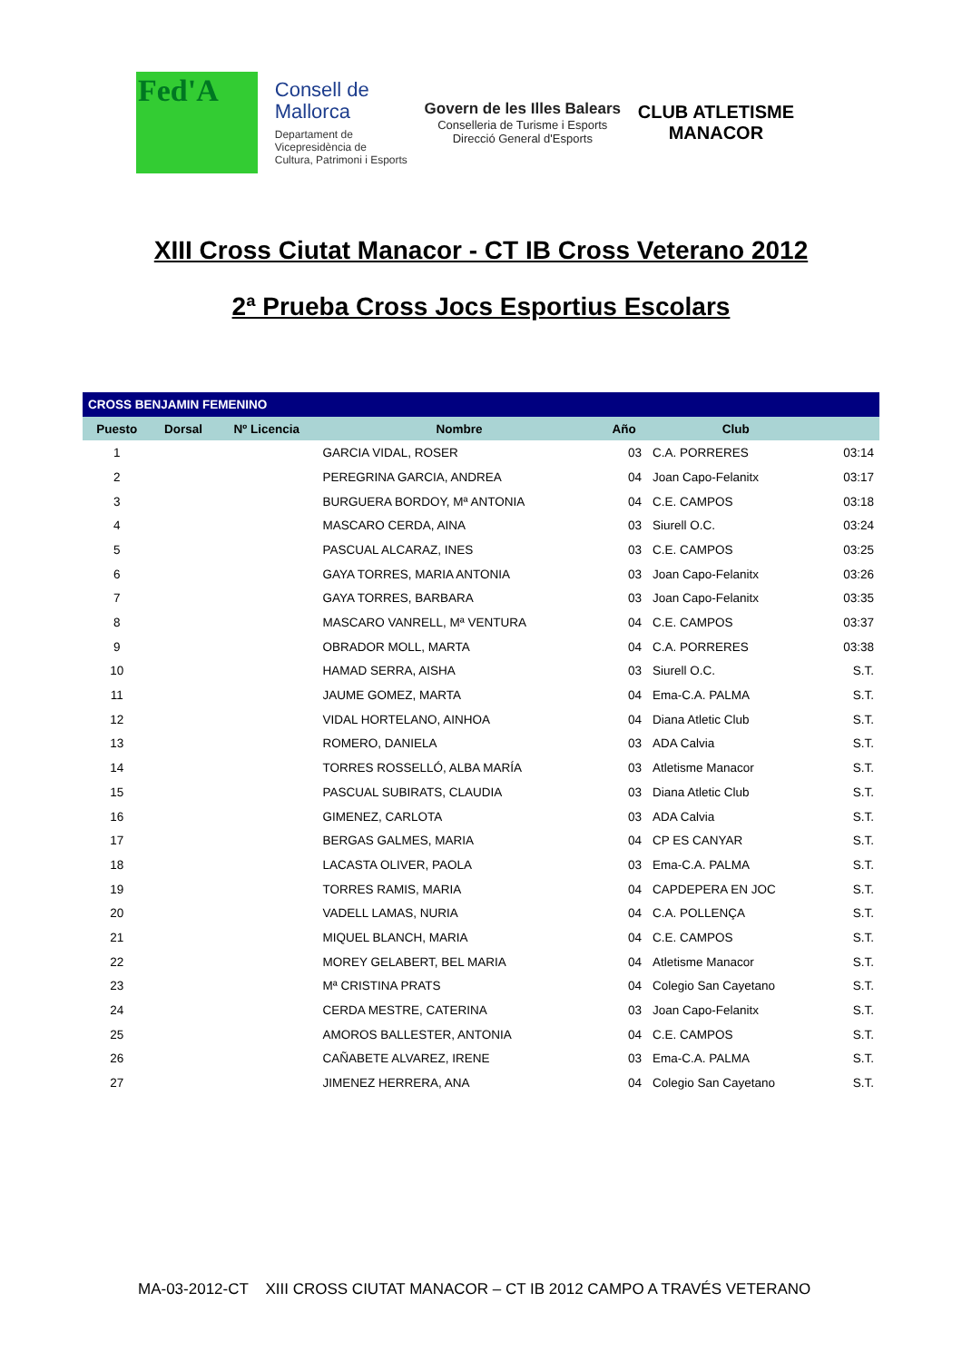Fed'A
Consell de
Mallorca
Departament de
Vicepresidència de
Cultura, Patrimoni i Esports
Govern de les Illes Balears
Conselleria de Turisme i Esports
Direcció General d'Esports
CLUB ATLETISME
MANACOR
XIII Cross Ciutat Manacor - CT IB Cross Veterano 2012
2ª Prueba Cross Jocs Esportius Escolars
| CROSS BENJAMIN FEMENINO | | | | | | |
| --- | --- | --- | --- | --- | --- | --- |
| Puesto | Dorsal | Nº Licencia | Nombre | Año | Club | |
| 1 | | | GARCIA VIDAL, ROSER | 03 | C.A. PORRERES | 03:14 |
| 2 | | | PEREGRINA GARCIA, ANDREA | 04 | Joan Capo-Felanitx | 03:17 |
| 3 | | | BURGUERA BORDOY, Mª ANTONIA | 04 | C.E. CAMPOS | 03:18 |
| 4 | | | MASCARO CERDA, AINA | 03 | Siurell O.C. | 03:24 |
| 5 | | | PASCUAL ALCARAZ, INES | 03 | C.E. CAMPOS | 03:25 |
| 6 | | | GAYA TORRES, MARIA ANTONIA | 03 | Joan Capo-Felanitx | 03:26 |
| 7 | | | GAYA TORRES, BARBARA | 03 | Joan Capo-Felanitx | 03:35 |
| 8 | | | MASCARO VANRELL, Mª VENTURA | 04 | C.E. CAMPOS | 03:37 |
| 9 | | | OBRADOR MOLL, MARTA | 04 | C.A. PORRERES | 03:38 |
| 10 | | | HAMAD SERRA, AISHA | 03 | Siurell O.C. | S.T. |
| 11 | | | JAUME GOMEZ, MARTA | 04 | Ema-C.A. PALMA | S.T. |
| 12 | | | VIDAL HORTELANO, AINHOA | 04 | Diana Atletic Club | S.T. |
| 13 | | | ROMERO, DANIELA | 03 | ADA Calvia | S.T. |
| 14 | | | TORRES ROSSELLÓ, ALBA MARÍA | 03 | Atletisme Manacor | S.T. |
| 15 | | | PASCUAL SUBIRATS, CLAUDIA | 03 | Diana Atletic Club | S.T. |
| 16 | | | GIMENEZ, CARLOTA | 03 | ADA Calvia | S.T. |
| 17 | | | BERGAS GALMES, MARIA | 04 | CP ES CANYAR | S.T. |
| 18 | | | LACASTA OLIVER, PAOLA | 03 | Ema-C.A. PALMA | S.T. |
| 19 | | | TORRES RAMIS, MARIA | 04 | CAPDEPERA EN JOC | S.T. |
| 20 | | | VADELL LAMAS, NURIA | 04 | C.A. POLLENÇA | S.T. |
| 21 | | | MIQUEL BLANCH, MARIA | 04 | C.E. CAMPOS | S.T. |
| 22 | | | MOREY GELABERT, BEL MARIA | 04 | Atletisme Manacor | S.T. |
| 23 | | | Mª CRISTINA PRATS | 04 | Colegio San Cayetano | S.T. |
| 24 | | | CERDA MESTRE, CATERINA | 03 | Joan Capo-Felanitx | S.T. |
| 25 | | | AMOROS BALLESTER, ANTONIA | 04 | C.E. CAMPOS | S.T. |
| 26 | | | CAÑABETE ALVAREZ, IRENE | 03 | Ema-C.A. PALMA | S.T. |
| 27 | | | JIMENEZ HERRERA, ANA | 04 | Colegio San Cayetano | S.T. |
MA-03-2012-CT XIII CROSS CIUTAT MANACOR – CT IB 2012 CAMPO A TRAVÉS VETERANO